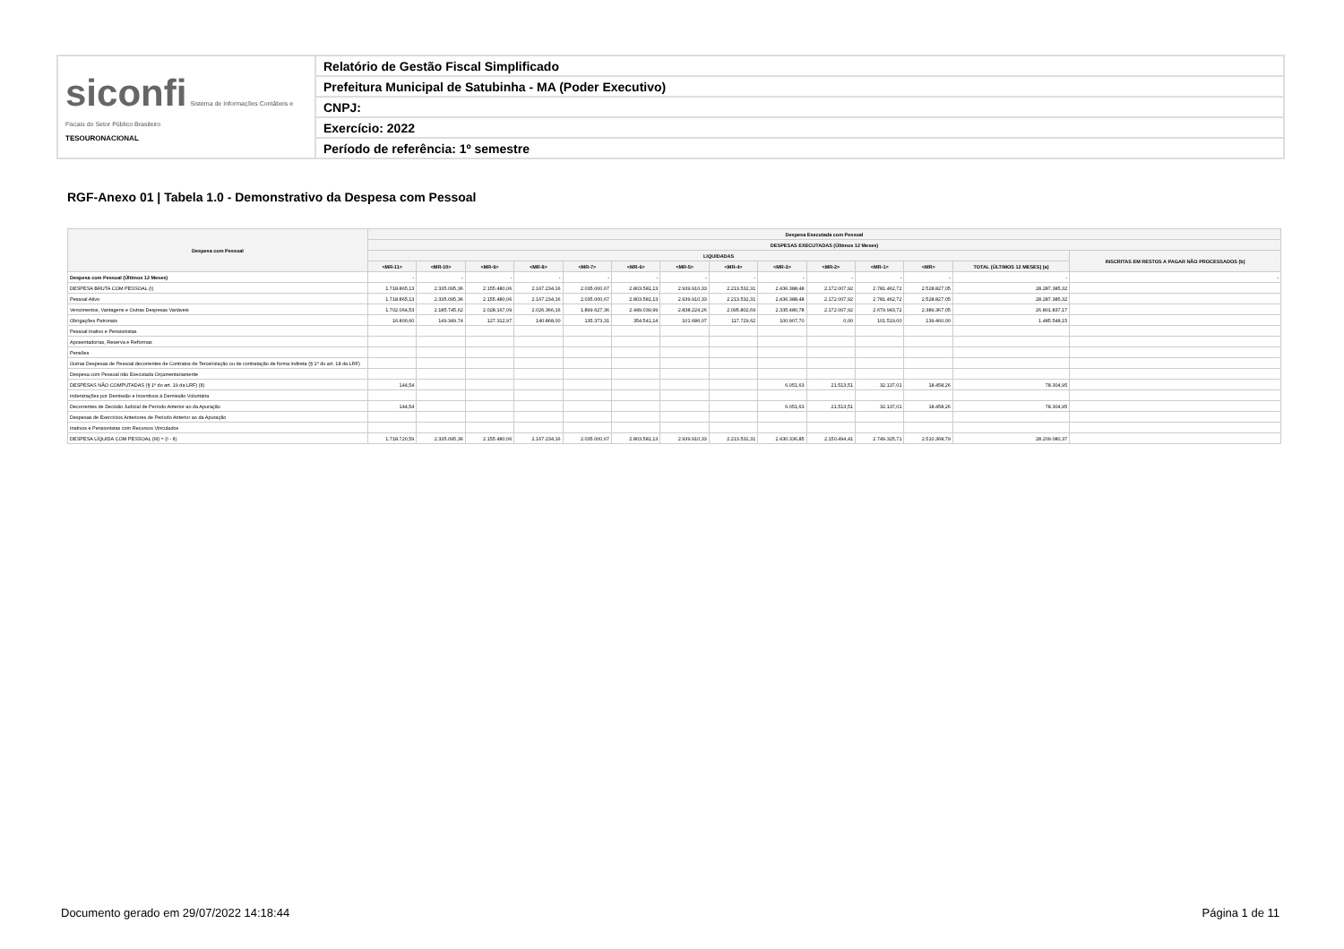| siconfi Sistema de Informações Contábeis e Fiscais do Setor Público Brasileiro TESOURONACIONAL | Relatório de Gestão Fiscal Simplificado |
| | Prefeitura Municipal de Satubinha - MA (Poder Executivo) |
| | CNPJ: |
| | Exercício: 2022 |
| | Período de referência: 1º semestre |
RGF-Anexo 01 | Tabela 1.0 - Demonstrativo da Despesa com Pessoal
| Despesa com Pessoal | Despesa Executada com Pessoal | | | | | | | | | | | | | |
| --- | --- | --- | --- | --- | --- | --- | --- | --- | --- | --- | --- | --- | --- | --- |
| | DESPESAS EXECUTADAS (Últimos 12 Meses) | | | | | | | | | | | | | |
| | LIQUIDADAS | | | | | | | | | | | | | INSCRITAS EM RESTOS A PAGAR NÃO PROCESSADOS (b) |
| | <MR-11> | <MR-10> | <MR-9> | <MR-8> | <MR-7> | <MR-6> | <MR-5> | <MR-4> | <MR-3> | <MR-2> | <MR-1> | <MR> | TOTAL (ÚLTIMOS 12 MESES) (a) | |
| Despesa com Pessoal (Últimos 12 Meses) | - | - | - | - | - | - | - | - | - | - | - | - | - | - |
| DESPESA BRUTA COM PESSOAL (I) | 1.718.865,13 | 2.335.095,36 | 2.155.480,06 | 2.167.234,16 | 2.035.000,67 | 2.803.581,13 | 2.939.910,33 | 2.213.532,31 | 2.436.388,48 | 2.172.007,92 | 2.781.462,72 | 2.528.827,05 | 28.287.385,32 | |
| Pessoal Ativo | 1.718.865,13 | 2.335.095,36 | 2.155.480,06 | 2.167.234,16 | 2.035.000,67 | 2.803.581,13 | 2.939.910,33 | 2.213.532,31 | 2.436.388,48 | 2.172.007,92 | 2.781.462,72 | 2.528.827,05 | 28.287.385,32 | |
| Vencimentos, Vantagens e Outras Despesas Variáveis | 1.702.064,53 | 2.185.745,62 | 2.028.167,09 | 2.026.366,16 | 1.899.627,36 | 2.449.039,99 | 2.838.224,26 | 2.095.802,69 | 2.335.480,78 | 2.172.007,92 | 2.679.943,72 | 2.389.367,05 | 26.801.837,17 | |
| Obrigações Patronais | 16.800,60 | 149.349,74 | 127.312,97 | 140.868,00 | 135.373,31 | 354.541,14 | 101.686,07 | 117.729,62 | 100.907,70 | 0,00 | 101.519,00 | 139.460,00 | 1.485.548,15 | |
| Pessoal Inativo e Pensionistas | | | | | | | | | | | | | | |
| Aposentadorias, Reserva e Reformas | | | | | | | | | | | | | | |
| Pensões | | | | | | | | | | | | | | |
| Outras Despesas de Pessoal decorrentes de Contratos de Terceirização ou de contratação de forma indireta (§ 1º do art. 18 da LRF) | | | | | | | | | | | | | | |
| Despesa com Pessoal não Executada Orçamentariamente | | | | | | | | | | | | | | |
| DESPESAS NÃO COMPUTADAS (§ 1º do art. 19 da LRF) (II) | 144,54 | | | | | | | | 6.051,63 | 21.513,51 | 32.137,01 | 18.458,26 | 78.304,95 | |
| Indenizações por Demissão e Incentivos à Demissão Voluntária | | | | | | | | | | | | | | |
| Decorrentes de Decisão Judicial de Período Anterior ao da Apuração | 144,54 | | | | | | | | 6.051,63 | 21.513,51 | 32.137,01 | 18.458,26 | 78.304,95 | |
| Despesas de Exercícios Anteriores de Período Anterior ao da Apuração | | | | | | | | | | | | | | |
| Inativos e Pensionistas com Recursos Vinculados | | | | | | | | | | | | | | |
| DESPESA LÍQUIDA COM PESSOAL (III) = (I - II) | 1.718.720,59 | 2.335.095,36 | 2.155.480,06 | 2.167.234,16 | 2.035.000,67 | 2.803.581,13 | 2.939.910,33 | 2.213.532,31 | 2.430.336,85 | 2.150.494,41 | 2.749.325,71 | 2.510.368,79 | 28.209.080,37 | |
Documento gerado em 29/07/2022 14:18:44
Página 1 de 11